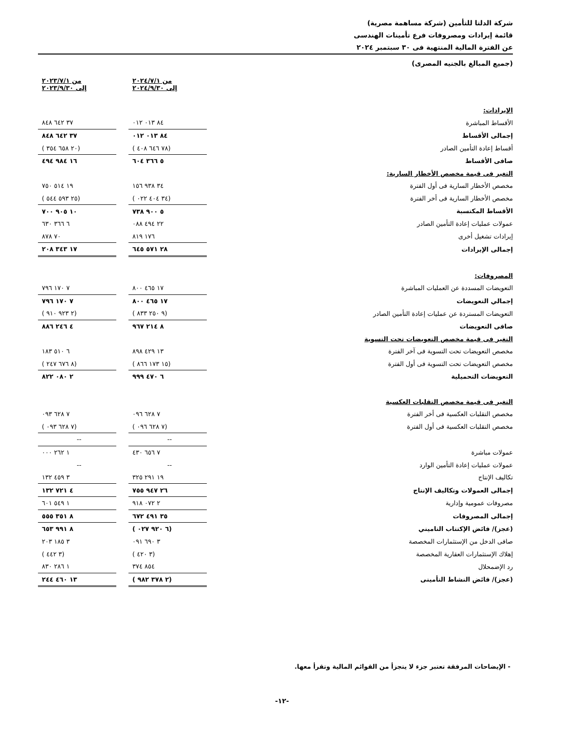شركة الدلتا للتأمين (شركة مساهمة مصرية)
قائمة إيرادات ومصروفات فرع تأمينات الهندسى
عن الفترة المالية المنتهية فى ٣٠ سبتمبر ٢٠٢٤
(جميع المبالغ بالجنيه المصرى)
| | من ٢٠٢٤/٧/١ إلى ٢٠٢٤/٩/٣٠ | | من ٢٠٢٣/٧/١ إلى ٢٠٢٣/٩/٣٠ |
| الإيرادات: | | | |
| الأقساط المباشرة | ٨٤ ٠١٣ ٠١٢ | | ٣٧ ٦٤٢ ٨٤٨ |
| إجمالى الأقساط | ٨٤ ٠١٣ ٠١٢ | | ٣٧ ٦٤٢ ٨٤٨ |
| أقساط إعادة التأمين الصادر | (٧٨ ٦٤٦ ٤٠٨ ) | | (٢٠ ٦٥٨ ٣٥٤ ) |
| صافى الأقساط | ٥ ٣٦٦ ٦٠٤ | | ١٦ ٩٨٤ ٤٩٤ |
| التغير فى قيمة مخصص الأخطار السارية: | | | |
| مخصص الأخطار السارية فى أول الفترة | ٣٤ ٩٣٨ ١٥٦ | | ١٩ ٥١٤ ٧٥٠ |
| مخصص الأخطار السارية فى أخر الفترة | (٣٤ ٤٠٤ ٠٢٢ ) | | (٢٥ ٥٩٣ ٥٤٤ ) |
| الأقساط المكتسبة | ٥ ٩٠٠ ٧٣٨ | | ١٠ ٩٠٥ ٧٠٠ |
| عمولات عمليات إعادة التأمين الصادر | ٢٢ ٤٩٤ ٠٨٨ | | ٦ ٣٦٦ ٦٣٠ |
| إيرادات تشغيل أخرى | ١٧٦ ٨١٩ | | ٧٠ ٨٧٨ |
| إجمالى الإيرادات | ٢٨ ٥٧١ ٦٤٥ | | ١٧ ٣٤٣ ٢٠٨ |
| المصروفات: | | | |
| التعويضات المسددة عن العمليات المباشرة | ١٧ ٤٦٥ ٨٠٠ | | ٧ ١٧٠ ٧٩٦ |
| إجمالي التعويضات | ١٧ ٤٦٥ ٨٠٠ | | ٧ ١٧٠ ٧٩٦ |
| التعويضات المستردة عن عمليات إعادة التأمين الصادر | (٩ ٢٥٠ ٨٣٣ ) | | (٢ ٩٢٣ ٩١٠ ) |
| صافى التعويضات | ٨ ٢١٤ ٩٦٧ | | ٤ ٢٤٦ ٨٨٦ |
| التغير فى قيمة مخصص التعويضات تحت التسوية | | | |
| مخصص التعويضات تحت التسوية فى آخر الفترة | ١٣ ٤٢٩ ٨٩٨ | | ٦ ٥١٠ ١٨٣ |
| مخصص التعويضات تحت التسوية فى أول الفترة | (١٥ ١٧٣ ٨٦٦ ) | | (٨ ٦٧٦ ٢٤٧ ) |
| التعويضات التحميلية | ٦ ٤٧٠ ٩٩٩ | | ٢ ٠٨٠ ٨٢٢ |
| التغير فى قيمة مخصص التقلبات العكسية | | | |
| مخصص التقلبات العكسية فى أخر الفترة | ٧ ٦٢٨ ٠٩٦ | | ٧ ٦٢٨ ٠٩٣ |
| مخصص التقلبات العكسية فى أول الفترة | (٧ ٦٢٨ ٠٩٦ ) | | (٧ ٦٢٨ ٠٩٣ ) |
| | -- | | -- |
| عمولات مباشرة | ٧ ٦٥٦ ٤٣٠ | | ١ ٢٦٢ ٠٠٠ |
| عمولات عمليات إعادة التأمين الوارد | -- | | -- |
| تكاليف الإنتاج | ١٩ ٢٩١ ٣٢٥ | | ٣ ٤٥٩ ١٣٢ |
| إجمالى العمولات وتكاليف الإنتاج | ٢٦ ٩٤٧ ٧٥٥ | | ٤ ٧٢١ ١٣٢ |
| مصروفات عمومية وإدارية | ٢ ٠٧٢ ٩١٨ | | ١ ٥٤٩ ٦٠١ |
| إجمالى المصروفات | ٣٥ ٤٩١ ٦٧٢ | | ٨ ٣٥١ ٥٥٥ |
| (عجز)/ فائض الإكتتاب التاميني | (٦ ٩٢٠ ٠٢٧ ) | | ٨ ٩٩١ ٦٥٣ |
| صافى الدخل من الإستثمارات المخصصة | ٣ ٦٩٠ ٠٩١ | | ٣ ١٨٥ ٢٠٣ |
| إهلاك الإستثمارات العقارية المخصصة | (٣ ٤٢٠ ) | | (٣ ٤٤٢ ) |
| رد الإضمحلال | ٨٥٤ ٣٧٤ | | ١ ٢٨٦ ٨٣٠ |
| (عجز)/ فائض النشاط التأمينى | (٢ ٣٧٨ ٩٨٢ ) | | ١٣ ٤٦٠ ٢٤٤ |
- الإيضاحات المرفقة تعتبر جزء لا يتجزأ من القوائم المالية وتقرأ معها.
-١٢-